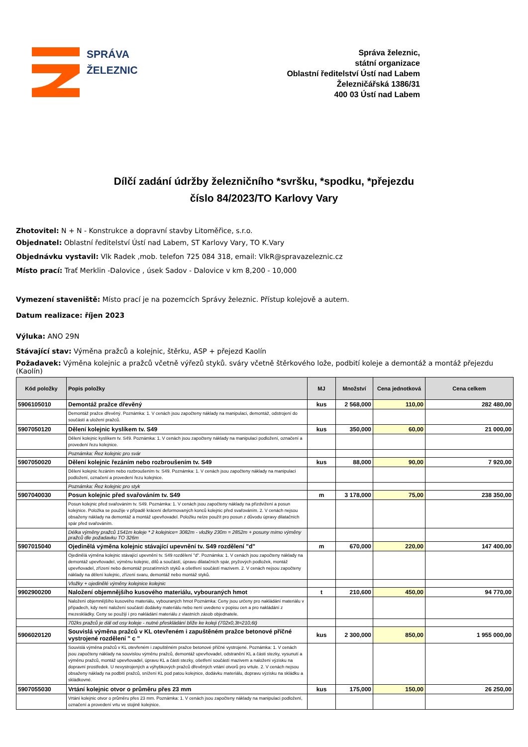SPRÁVA
ŽELEZNIC
Správa železnic,
státní organizace
Oblastní ředitelství Ústí nad Labem
Železničářská 1386/31
400 03 Ústí nad Labem
Dílčí zadání údržby železničního *svršku, *spodku, *přejezdu
číslo 84/2023/TO Karlovy Vary
Zhotovitel: N + N - Konstrukce a dopravní stavby Litoměřice, s.r.o.
Objednatel: Oblastní ředitelství Ústí nad Labem, ST Karlovy Vary, TO K.Vary
Objednávku vystavil: Vlk Radek ,mob. telefon 725 084 318, email: VlkR@spravazeleznic.cz
Místo prací: Trať Merklin -Dalovice , úsek Sadov - Dalovice v km 8,200 - 10,000
Vymezení staveniště: Místo prací je na pozemcích Správy železnic. Přístup kolejově a autem.
Datum realizace: říjen 2023
Výluka: ANO 29N
Stávající stav: Výměna pražců a kolejnic, štěrku, ASP + přejezd Kaolín
Požadavek: Výměna kolejnic a pražců včetně výřezů styků. sváry včetně štěrkového lože, podbití koleje a demontáž a montáž přejezdu (Kaolín)
| Kód položky | Popis položky | MJ | Množství | Cena jednotková | Cena celkem |
| --- | --- | --- | --- | --- | --- |
| 5906105010 | Demontáž pražce dřevěný | kus | 2 568,000 | 110,00 | 282 480,00 |
| | Demontáž pražce dřevěný. Poznámka: 1. V cenách jsou započteny náklady na manipulaci, demontáž, odstrojení do součástí a uložení pražců. | | | | |
| 5907050120 | Dělení kolejnic kyslíkem tv. S49 | kus | 350,000 | 60,00 | 21 000,00 |
| | Dělení kolejnic kyslíkem tv. S49. Poznámka: 1. V cenách jsou započteny náklady na manipulaci podložení, označení a provedení řezu kolejnice. | | | | |
| | Poznámka: Řez kolejnic pro svár | | | | |
| 5907050020 | Dělení kolejnic řezáním nebo rozbroušením tv. S49 | kus | 88,000 | 90,00 | 7 920,00 |
| | Dělení kolejnic řezáním nebo rozbroušením tv. S49. Poznámka: 1. V cenách jsou započteny náklady na manipulaci podložení, označení a provedení řezu kolejnice. | | | | |
| | Poznámka: Řez kolejnic pro styk | | | | |
| 5907040030 | Posun kolejnic před svařováním tv. S49 | m | 3 178,000 | 75,00 | 238 350,00 |
| | Posun kolejnic před svařováním tv. S49. Poznámka: 1. V cenách jsou započteny náklady na přizdvižení a posun kolejnice. Položka se použije v případě krácení deformovaných konců kolejnic před svařováním. 2. V cenách nejsou obsaženy náklady na demontáž a montáž upevňovadel. Položku nelze použít pro posun z důvodu úpravy dilatačních spár před svařováním. | | | | |
| | Délka výměny pražců 1541m koleje * 2 kolejnice= 3082m - vložky 230m = 2852m + posuny mimo výměny pražců dle požadavku TO 326m | | | | |
| 5907015040 | Ojedinělá výměna kolejnic stávající upevnění tv. S49 rozdělení "d" | m | 670,000 | 220,00 | 147 400,00 |
| | Ojedinělá výměna kolejnic stávající upevnění tv. S49 rozdělení "d". Poznámka: 1. V cenách jsou započteny náklady na demontáž upevňovadel, výměnu kolejnic, dílů a součástí, úpravu dilatačních spár, pryžových podložek, montáž upevňovadel, zřízení nebo demontáž prozatímních styků a ošetření součástí mazivem. 2. V cenách nejsou započteny náklady na dělení kolejnic, zřízení svaru, demontáž nebo montáž styků. | | | | |
| | Vložky + ojedinělé výměny kolejnice kolejnic | | | | |
| 9902900200 | Naložení objemnějšího kusového materiálu, vybouraných hmot | t | 210,600 | 450,00 | 94 770,00 |
| | Naložení objemnějšího kusového materiálu, vybouraných hmot Poznámka: Ceny jsou určeny pro nakládání materiálu v případech, kdy není naložení součástí dodávky materiálu nebo není uvedeno v popisu cen a pro nakládání z mezeskládky. Ceny se použijí i pro nakládání materiálu z vlastních zásob objednatele. | | | | |
| | 702ks pražců je dál od osy koleje - nutné přeskládání blíže ke koleji (702x0,3t=210,6t) | | | | |
| 5906020120 | Souvislá výměna pražců v KL otevřeném i zapuštěném pražce betonové příčné vystrojené rozdělení " c " | kus | 2 300,000 | 850,00 | 1 955 000,00 |
| | Souvislá výměna pražců v KL otevřeném i zapuštěném pražce betonové příčné vystrojené. Poznámka: 1. V cenách jsou započteny náklady na souvislou výměnu pražců, demontáž upevňovadel, odstranění KL a části stezky, vysunutí a výměnu pražců, montáž upevňovadel, úpravu KL a části stezky, ošetření součástí mazivem a naložení výzisku na dopravní prostředek. U nevystrojených a výhybkových pražců dřevěných vrtání otvorů pro vrtule. 2. V cenách nejsou obsaženy náklady na podbití pražců, snížení KL pod patou kolejnice, dodávku materiálu, dopravu výzisku na skládku a skládkovné. | | | | |
| 5907055030 | Vrtání kolejnic otvor o průměru přes 23 mm | kus | 175,000 | 150,00 | 26 250,00 |
| | Vrtání kolejnic otvor o průměru přes 23 mm. Poznámka: 1. V cenách jsou započteny náklady na manipulaci podložení, označení a provedení vrtu ve stojině kolejnice. | | | | |